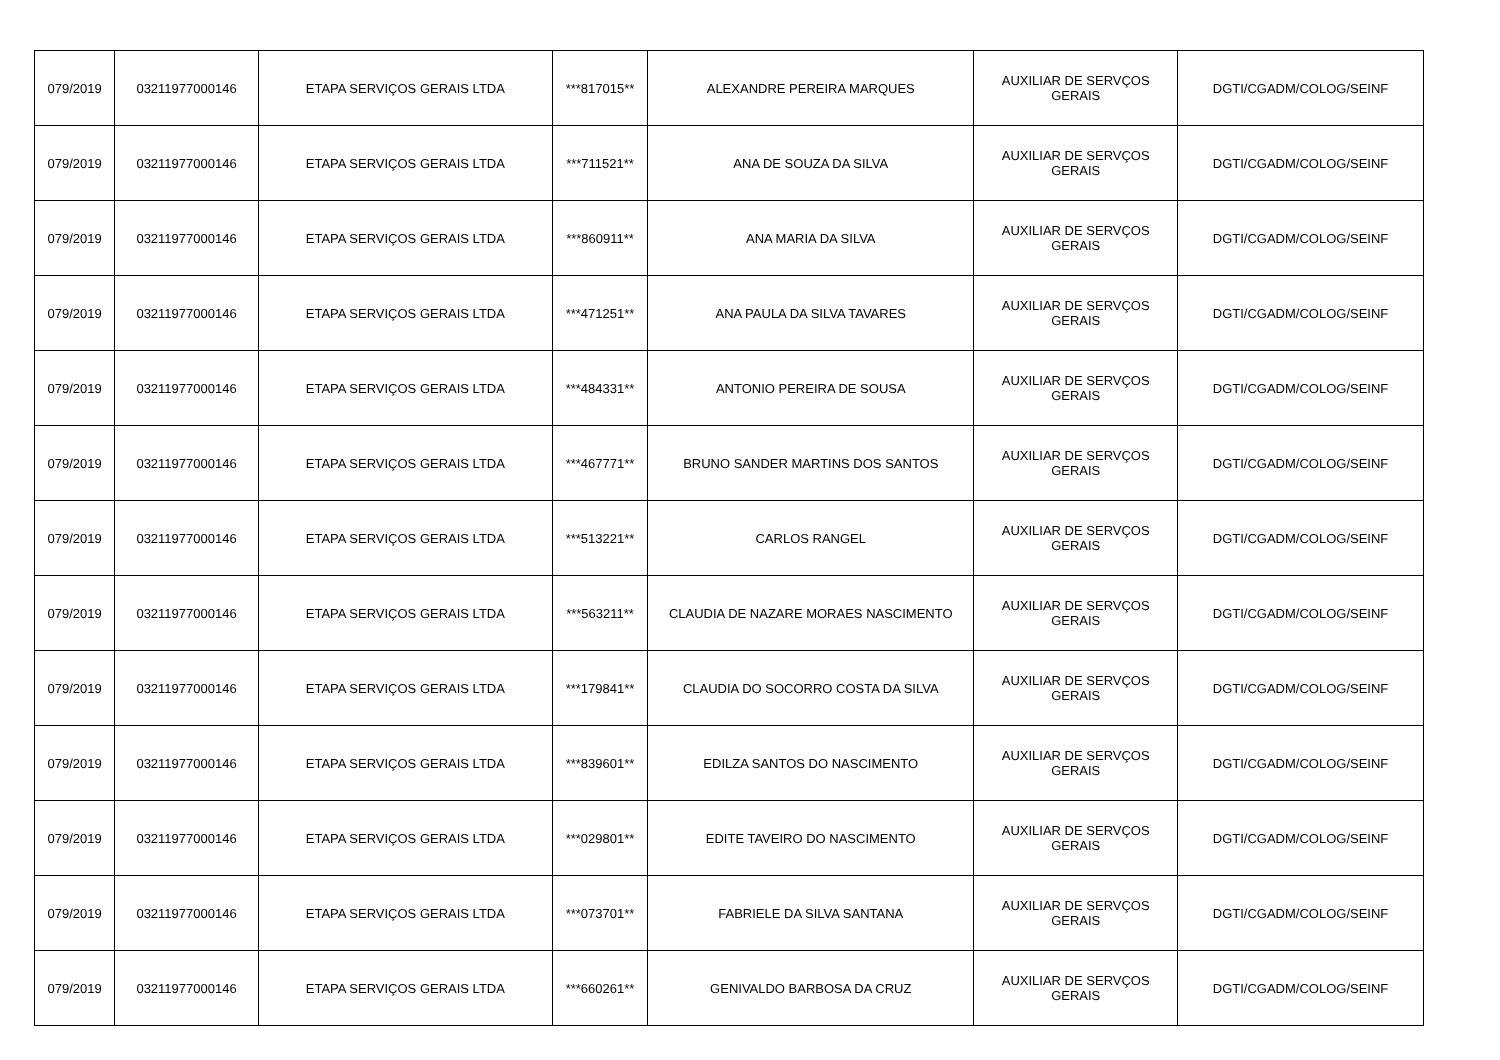| 079/2019 | 03211977000146 | ETAPA SERVIÇOS GERAIS LTDA | ***817015** | ALEXANDRE PEREIRA MARQUES | AUXILIAR DE SERVÇOS GERAIS | DGTI/CGADM/COLOG/SEINF |
| 079/2019 | 03211977000146 | ETAPA SERVIÇOS GERAIS LTDA | ***711521** | ANA DE SOUZA DA SILVA | AUXILIAR DE SERVÇOS GERAIS | DGTI/CGADM/COLOG/SEINF |
| 079/2019 | 03211977000146 | ETAPA SERVIÇOS GERAIS LTDA | ***860911** | ANA MARIA DA SILVA | AUXILIAR DE SERVÇOS GERAIS | DGTI/CGADM/COLOG/SEINF |
| 079/2019 | 03211977000146 | ETAPA SERVIÇOS GERAIS LTDA | ***471251** | ANA PAULA DA SILVA TAVARES | AUXILIAR DE SERVÇOS GERAIS | DGTI/CGADM/COLOG/SEINF |
| 079/2019 | 03211977000146 | ETAPA SERVIÇOS GERAIS LTDA | ***484331** | ANTONIO PEREIRA DE SOUSA | AUXILIAR DE SERVÇOS GERAIS | DGTI/CGADM/COLOG/SEINF |
| 079/2019 | 03211977000146 | ETAPA SERVIÇOS GERAIS LTDA | ***467771** | BRUNO SANDER MARTINS DOS SANTOS | AUXILIAR DE SERVÇOS GERAIS | DGTI/CGADM/COLOG/SEINF |
| 079/2019 | 03211977000146 | ETAPA SERVIÇOS GERAIS LTDA | ***513221** | CARLOS RANGEL | AUXILIAR DE SERVÇOS GERAIS | DGTI/CGADM/COLOG/SEINF |
| 079/2019 | 03211977000146 | ETAPA SERVIÇOS GERAIS LTDA | ***563211** | CLAUDIA DE NAZARE MORAES NASCIMENTO | AUXILIAR DE SERVÇOS GERAIS | DGTI/CGADM/COLOG/SEINF |
| 079/2019 | 03211977000146 | ETAPA SERVIÇOS GERAIS LTDA | ***179841** | CLAUDIA DO SOCORRO COSTA DA SILVA | AUXILIAR DE SERVÇOS GERAIS | DGTI/CGADM/COLOG/SEINF |
| 079/2019 | 03211977000146 | ETAPA SERVIÇOS GERAIS LTDA | ***839601** | EDILZA SANTOS DO NASCIMENTO | AUXILIAR DE SERVÇOS GERAIS | DGTI/CGADM/COLOG/SEINF |
| 079/2019 | 03211977000146 | ETAPA SERVIÇOS GERAIS LTDA | ***029801** | EDITE TAVEIRO DO NASCIMENTO | AUXILIAR DE SERVÇOS GERAIS | DGTI/CGADM/COLOG/SEINF |
| 079/2019 | 03211977000146 | ETAPA SERVIÇOS GERAIS LTDA | ***073701** | FABRIELE DA SILVA SANTANA | AUXILIAR DE SERVÇOS GERAIS | DGTI/CGADM/COLOG/SEINF |
| 079/2019 | 03211977000146 | ETAPA SERVIÇOS GERAIS LTDA | ***660261** | GENIVALDO BARBOSA DA CRUZ | AUXILIAR DE SERVÇOS GERAIS | DGTI/CGADM/COLOG/SEINF |